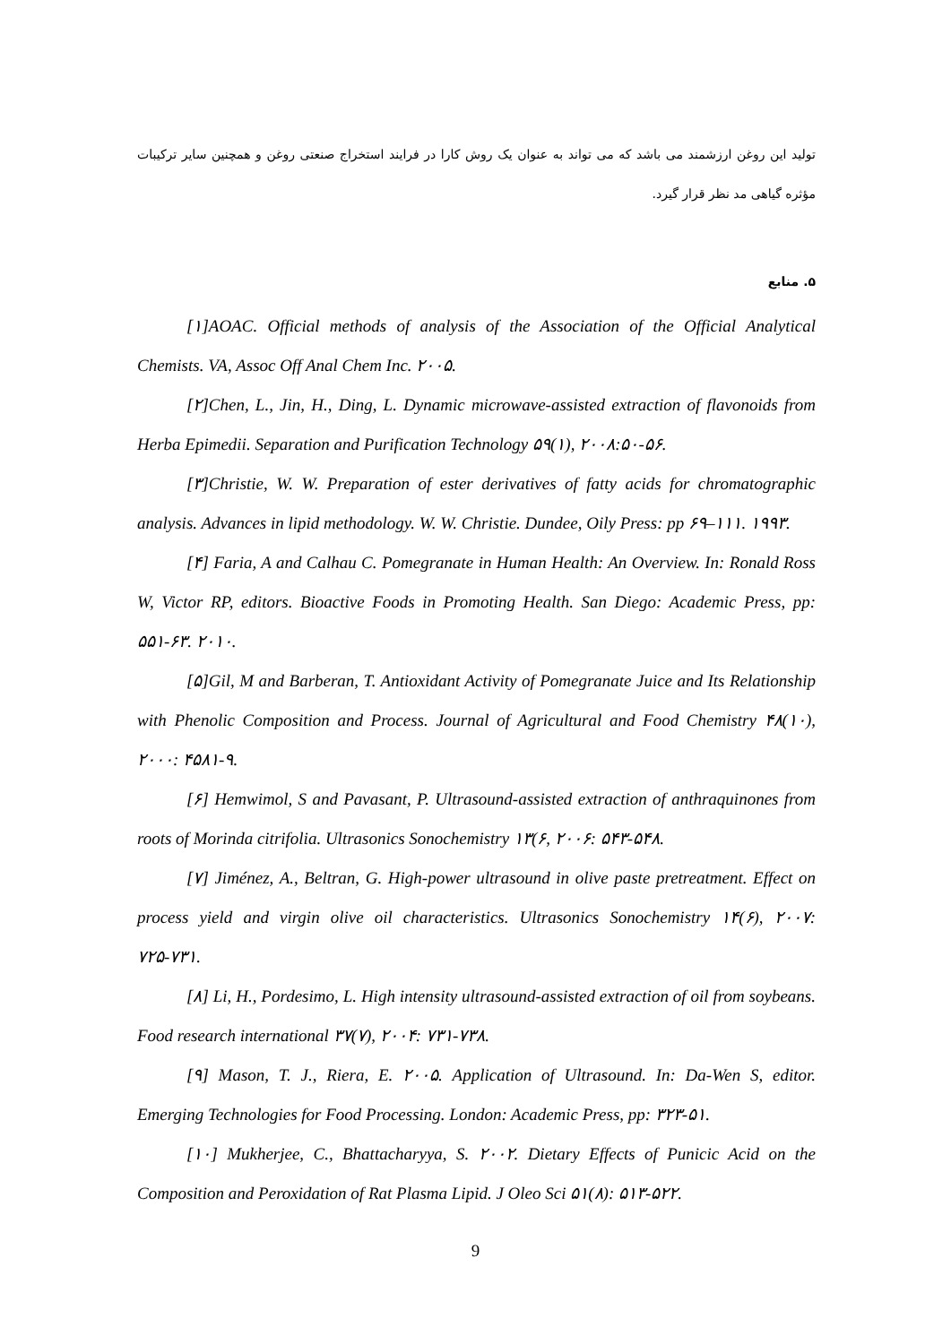تولید این روغن ارزشمند می باشد که می تواند به عنوان یک روش کارا در فرایند استخراج صنعتی روغن و همچنین سایر ترکیبات مؤثره گیاهی مد نظر قرار گیرد.
۵. منابع
[۱]AOAC. Official methods of analysis of the Association of the Official Analytical Chemists. VA, Assoc Off Anal Chem Inc. ۲۰۰۵.
[۲]Chen, L., Jin, H., Ding, L. Dynamic microwave-assisted extraction of flavonoids from Herba Epimedii. Separation and Purification Technology ۵۹(۱), ۲۰۰۸:۵۰-۵۶.
[۳]Christie, W. W. Preparation of ester derivatives of fatty acids for chromatographic analysis. Advances in lipid methodology. W. W. Christie. Dundee, Oily Press: pp ۶۹–۱۱۱. ۱۹۹۳.
[۴] Faria, A and Calhau C. Pomegranate in Human Health: An Overview. In: Ronald Ross W, Victor RP, editors. Bioactive Foods in Promoting Health. San Diego: Academic Press, pp: ۵۵۱-۶۳. ۲۰۱۰.
[۵]Gil, M and Barberan, T. Antioxidant Activity of Pomegranate Juice and Its Relationship with Phenolic Composition and Process. Journal of Agricultural and Food Chemistry ۴۸(۱۰), ۲۰۰۰: ۴۵۸۱-۹.
[۶] Hemwimol, S and Pavasant, P. Ultrasound-assisted extraction of anthraquinones from roots of Morinda citrifolia. Ultrasonics Sonochemistry ۱۳(۶, ۲۰۰۶: ۵۴۳-۵۴۸.
[۷] Jiménez, A., Beltran, G. High-power ultrasound in olive paste pretreatment. Effect on process yield and virgin olive oil characteristics. Ultrasonics Sonochemistry ۱۴(۶), ۲۰۰۷: ۷۲۵-۷۳۱.
[۸] Li, H., Pordesimo, L. High intensity ultrasound-assisted extraction of oil from soybeans. Food research international ۳۷(۷), ۲۰۰۴: ۷۳۱-۷۳۸.
[۹] Mason, T. J., Riera, E. ۲۰۰۵. Application of Ultrasound. In: Da-Wen S, editor. Emerging Technologies for Food Processing. London: Academic Press, pp: ۳۲۳-۵۱.
[۱۰] Mukherjee, C., Bhattacharyya, S. ۲۰۰۲. Dietary Effects of Punicic Acid on the Composition and Peroxidation of Rat Plasma Lipid. J Oleo Sci ۵۱(۸): ۵۱۳-۵۲۲.
9